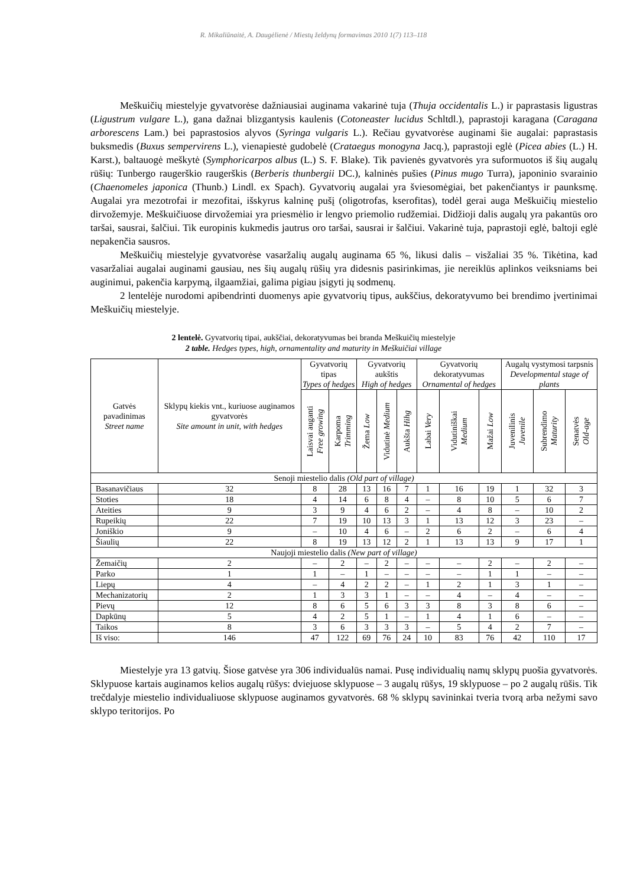R. Mikaliūnaitė, A. Daugėlienė / Miestų želdynų formavimas 2010 1(7) 113–118
Meškuičių miestelyje gyvatvorėse dažniausiai auginama vakarinė tuja (Thuja occidentalis L.) ir paprastasis ligustras (Ligustrum vulgare L.), gana dažnai blizgantysis kaulenis (Cotoneaster lucidus Schltdl.), paprastoji karagana (Caragana arborescens Lam.) bei paprastosios alyvos (Syringa vulgaris L.). Rečiau gyvatvorėse auginami šie augalai: paprastasis buksmedis (Buxus sempervirens L.), vienapiestė gudobelė (Crataegus monogyna Jacq.), paprastoji eglė (Picea abies (L.) H. Karst.), baltauogė meškytė (Symphoricarpos albus (L.) S. F. Blake). Tik pavienės gyvatvorės yra suformuotos iš šių augalų rūšių: Tunbergo raugerškio raugerškis (Berberis thunbergii DC.), kalninės pušies (Pinus mugo Turra), japoninio svarainio (Chaenomeles japonica (Thunb.) Lindl. ex Spach). Gyvatvorių augalai yra šviesomėgiai, bet pakenčiantys ir paunksmę. Augalai yra mezotrofai ir mezofitai, išskyrus kalninę pušį (oligotrofas, kserofitas), todėl gerai auga Meškuičių miestelio dirvožemyje. Meškuičiuose dirvožemiai yra priesmėlio ir lengvo priemolio rudžemiai. Didžioji dalis augalų yra pakantūs oro taršai, sausrai, šalčiui. Tik europinis kukmedis jautrus oro taršai, sausrai ir šalčiui. Vakarinė tuja, paprastoji eglė, baltoji eglė nepakenčia sausros.
Meškuičių miestelyje gyvatvorėse vasaržalių augalų auginama 65 %, likusi dalis – visžaliai 35 %. Tikėtina, kad vasaržaliai augalai auginami gausiau, nes šių augalų rūšių yra didesnis pasirinkimas, jie nereiklūs aplinkos veiksniams bei auginimui, pakenčia karpymą, ilgaamžiai, galima pigiau įsigyti jų sodmenų.
2 lentelėje nurodomi apibendrinti duomenys apie gyvatvorių tipus, aukščius, dekoratyvumo bei brendimo įvertinimai Meškuičių miestelyje.
2 lentelė. Gyvatvorių tipai, aukščiai, dekoratyvumas bei branda Meškuičių miestelyje
2 table. Hedges types, high, ornamentality and maturity in Meškuičiai village
| Gatvės pavadinimas Street name | Sklypų kiekis vnt., kuriuose auginamos gyvatvorės Site amount in unit, with hedges | Gyvatvorių tipas Types of hedges | | Gyvatvorių aukštis High of hedges | | | Gyvatvorių dekoratyvumas Ornamental of hedges | | | Augalų vystymosi tarpsnis Developmental stage of plants | | |
| --- | --- | --- | --- | --- | --- | --- | --- | --- | --- | --- | --- | --- |
| | | Laisvai auganti Free growing | Karpoma Trimming | Žema Low | Vidutinė Medium | Aukšta Hihg | Labai Very | Vidutiniškai Medium | Mažai Low | Juvenilinis Juvenile | Subrendimo Maturity | Senatvės Old-age |
| Senoji miestelio dalis (Old part of village) | | | | | | | | | | | | |
| Basanavičiaus | 32 | 8 | 28 | 13 | 16 | 7 | 1 | 16 | 19 | 1 | 32 | 3 |
| Stoties | 18 | 4 | 14 | 6 | 8 | 4 | – | 8 | 10 | 5 | 6 | 7 |
| Ateities | 9 | 3 | 9 | 4 | 6 | 2 | – | 4 | 8 | – | 10 | 2 |
| Rupeikių | 22 | 7 | 19 | 10 | 13 | 3 | 1 | 13 | 12 | 3 | 23 | – |
| Joniškio | 9 | – | 10 | 4 | 6 | – | 2 | 6 | 2 | – | 6 | 4 |
| Šiaulių | 22 | 8 | 19 | 13 | 12 | 2 | 1 | 13 | 13 | 9 | 17 | 1 |
| Naujoji miestelio dalis (New part of village) | | | | | | | | | | | | |
| Žemaičių | 2 | – | 2 | – | 2 | – | – | – | 2 | – | 2 | – |
| Parko | 1 | 1 | – | 1 | – | – | – | – | 1 | 1 | – | – |
| Liepų | 4 | – | 4 | 2 | 2 | – | 1 | 2 | 1 | 3 | 1 | – |
| Mechanizatorių | 2 | 1 | 3 | 3 | 1 | – | – | 4 | – | 4 | – | – |
| Pievų | 12 | 8 | 6 | 5 | 6 | 3 | 3 | 8 | 3 | 8 | 6 | – |
| Dapkūnų | 5 | 4 | 2 | 5 | 1 | – | 1 | 4 | 1 | 6 | – | – |
| Taikos | 8 | 3 | 6 | 3 | 3 | 3 | – | 5 | 4 | 2 | 7 | – |
| Iš viso: | 146 | 47 | 122 | 69 | 76 | 24 | 10 | 83 | 76 | 42 | 110 | 17 |
Miestelyje yra 13 gatvių. Šiose gatvėse yra 306 individualūs namai. Pusę individualių namų sklypų puošia gyvatvorės. Sklypuose kartais auginamos kelios augalų rūšys: dviejuose sklypuose – 3 augalų rūšys, 19 sklypuose – po 2 augalų rūšis. Tik trečdalyje miestelio individualiuose sklypuose auginamos gyvatvorės. 68 % sklypų savininkai tveria tvorą arba nežymi savo sklypo teritorijos. Po